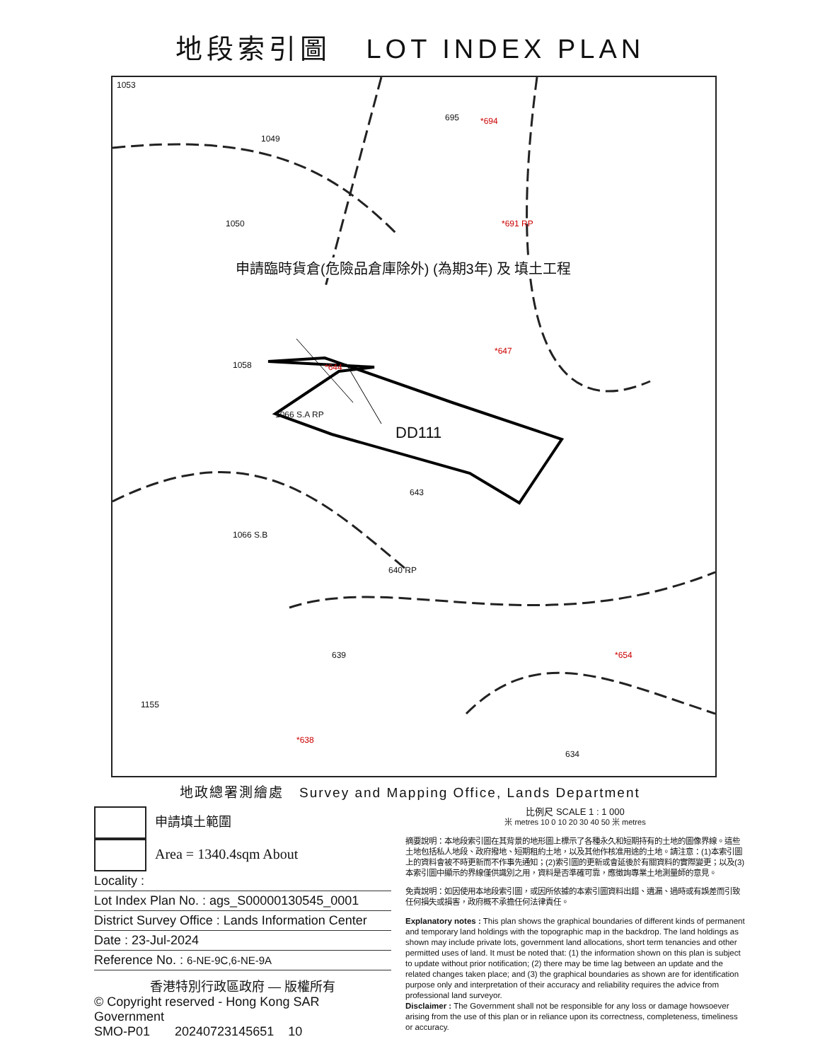地段索引圖 LOT INDEX PLAN
1053
1049
695 *694
1050 *691 RP
1058 *644
*647
1066 S.A RP
DD111
643
1066 S.B
640 RP
639 *654
1155
*638
634
申請臨時貨倉(危險品倉庫除外) (為期3年) 及 填土工程
地政總署測繪處 Survey and Mapping Office, Lands Department
申請填土範圍
Area = 1340.4sqm About
Locality :
Lot Index Plan No. : ags_S00000130545_0001
District Survey Office : Lands Information Center
Date : 23-Jul-2024
Reference No. : 6-NE-9C,6-NE-9A
香港特別行政區政府 — 版權所有
© Copyright reserved - Hong Kong SAR Government
SMO-P01 20240723145651 10
比例尺 SCALE 1 : 1 000
米 metres 10 0 10 20 30 40 50 米 metres
摘要說明：本地段索引圖在其背景的地形圖上標示了各種永久和短期持有的土地的圖像界線。這些土地包括私人地段、政府撥地、短期租約土地，以及其他作核准用途的土地。請注意：(1)本索引圖上的資料會被不時更新而不作事先通知；(2)索引圖的更新或會延後於有關資料的實際變更；以及(3)本索引圖中顯示的界線僅供識別之用，資料是否準確可靠，應徵詢專業土地測量師的意見。
免責說明：如因使用本地段索引圖，或因所依據的本索引圖資料出錯、遺漏、過時或有誤差而引致任何損失或損害，政府概不承擔任何法律責任。
Explanatory notes : This plan shows the graphical boundaries of different kinds of permanent and temporary land holdings with the topographic map in the backdrop. The land holdings as shown may include private lots, government land allocations, short term tenancies and other permitted uses of land. It must be noted that: (1) the information shown on this plan is subject to update without prior notification; (2) there may be time lag between an update and the related changes taken place; and (3) the graphical boundaries as shown are for identification purpose only and interpretation of their accuracy and reliability requires the advice from professional land surveyor.
Disclaimer : The Government shall not be responsible for any loss or damage howsoever arising from the use of this plan or in reliance upon its correctness, completeness, timeliness or accuracy.